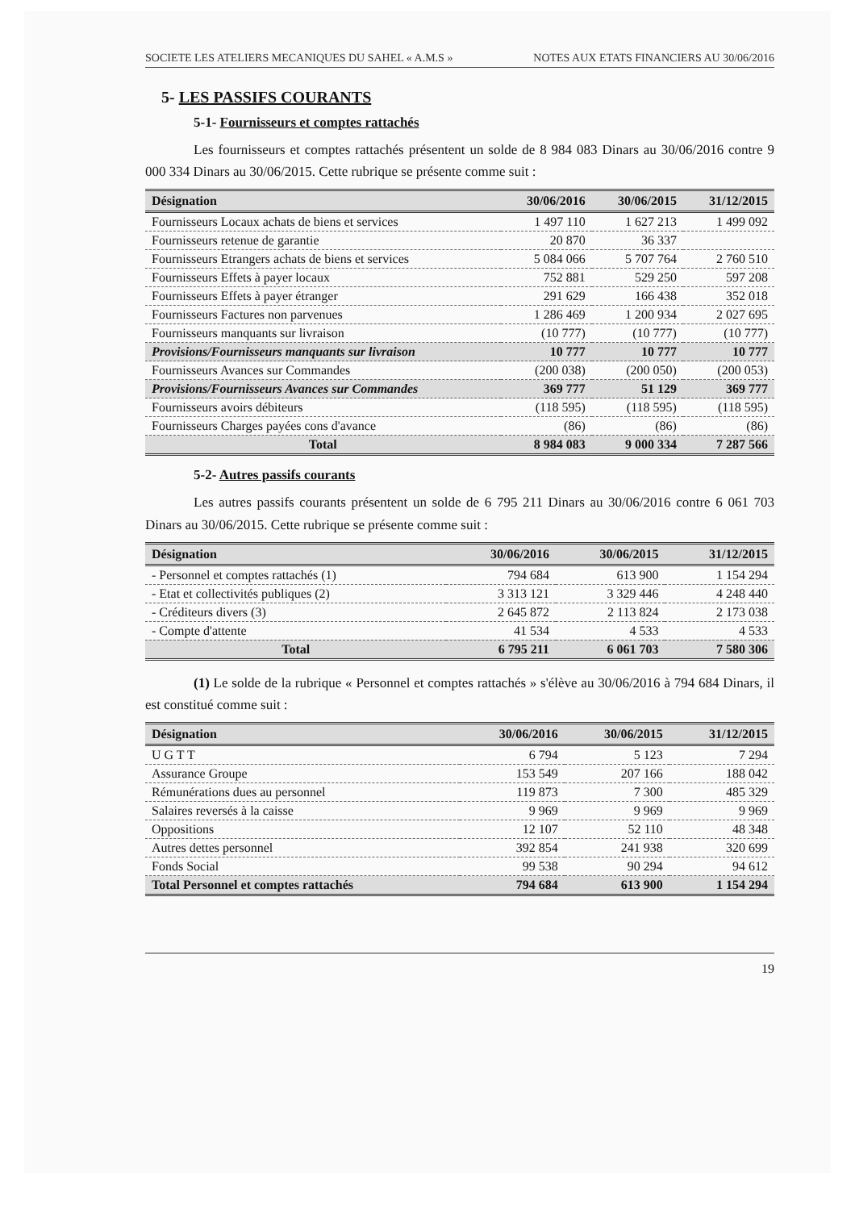SOCIETE LES ATELIERS MECANIQUES DU SAHEL « A.M.S » NOTES AUX ETATS FINANCIERS AU 30/06/2016
5- LES PASSIFS COURANTS
5-1- Fournisseurs et comptes rattachés
Les fournisseurs et comptes rattachés présentent un solde de 8 984 083 Dinars au 30/06/2016 contre 9 000 334 Dinars au 30/06/2015. Cette rubrique se présente comme suit :
| Désignation | 30/06/2016 | 30/06/2015 | 31/12/2015 |
| --- | --- | --- | --- |
| Fournisseurs Locaux achats de biens et services | 1 497 110 | 1 627 213 | 1 499 092 |
| Fournisseurs retenue de garantie | 20 870 | 36 337 | |
| Fournisseurs Etrangers achats de biens et services | 5 084 066 | 5 707 764 | 2 760 510 |
| Fournisseurs Effets à payer locaux | 752 881 | 529 250 | 597 208 |
| Fournisseurs Effets à payer étranger | 291 629 | 166 438 | 352 018 |
| Fournisseurs Factures non parvenues | 1 286 469 | 1 200 934 | 2 027 695 |
| Fournisseurs manquants sur livraison | (10 777) | (10 777) | (10 777) |
| Provisions/Fournisseurs manquants sur livraison | 10 777 | 10 777 | 10 777 |
| Fournisseurs Avances sur Commandes | (200 038) | (200 050) | (200 053) |
| Provisions/Fournisseurs Avances sur Commandes | 369 777 | 51 129 | 369 777 |
| Fournisseurs avoirs débiteurs | (118 595) | (118 595) | (118 595) |
| Fournisseurs Charges payées cons d'avance | (86) | (86) | (86) |
| Total | 8 984 083 | 9 000 334 | 7 287 566 |
5-2- Autres passifs courants
Les autres passifs courants présentent un solde de 6 795 211 Dinars au 30/06/2016 contre 6 061 703 Dinars au 30/06/2015. Cette rubrique se présente comme suit :
| Désignation | 30/06/2016 | 30/06/2015 | 31/12/2015 |
| --- | --- | --- | --- |
| - Personnel et comptes rattachés (1) | 794 684 | 613 900 | 1 154 294 |
| - Etat et collectivités publiques (2) | 3 313 121 | 3 329 446 | 4 248 440 |
| - Créditeurs divers (3) | 2 645 872 | 2 113 824 | 2 173 038 |
| - Compte d'attente | 41 534 | 4 533 | 4 533 |
| Total | 6 795 211 | 6 061 703 | 7 580 306 |
(1) Le solde de la rubrique « Personnel et comptes rattachés » s'élève au 30/06/2016 à 794 684 Dinars, il est constitué comme suit :
| Désignation | 30/06/2016 | 30/06/2015 | 31/12/2015 |
| --- | --- | --- | --- |
| U G T T | 6 794 | 5 123 | 7 294 |
| Assurance Groupe | 153 549 | 207 166 | 188 042 |
| Rémunérations dues au personnel | 119 873 | 7 300 | 485 329 |
| Salaires reversés à la caisse | 9 969 | 9 969 | 9 969 |
| Oppositions | 12 107 | 52 110 | 48 348 |
| Autres dettes personnel | 392 854 | 241 938 | 320 699 |
| Fonds Social | 99 538 | 90 294 | 94 612 |
| Total Personnel et comptes rattachés | 794 684 | 613 900 | 1 154 294 |
19